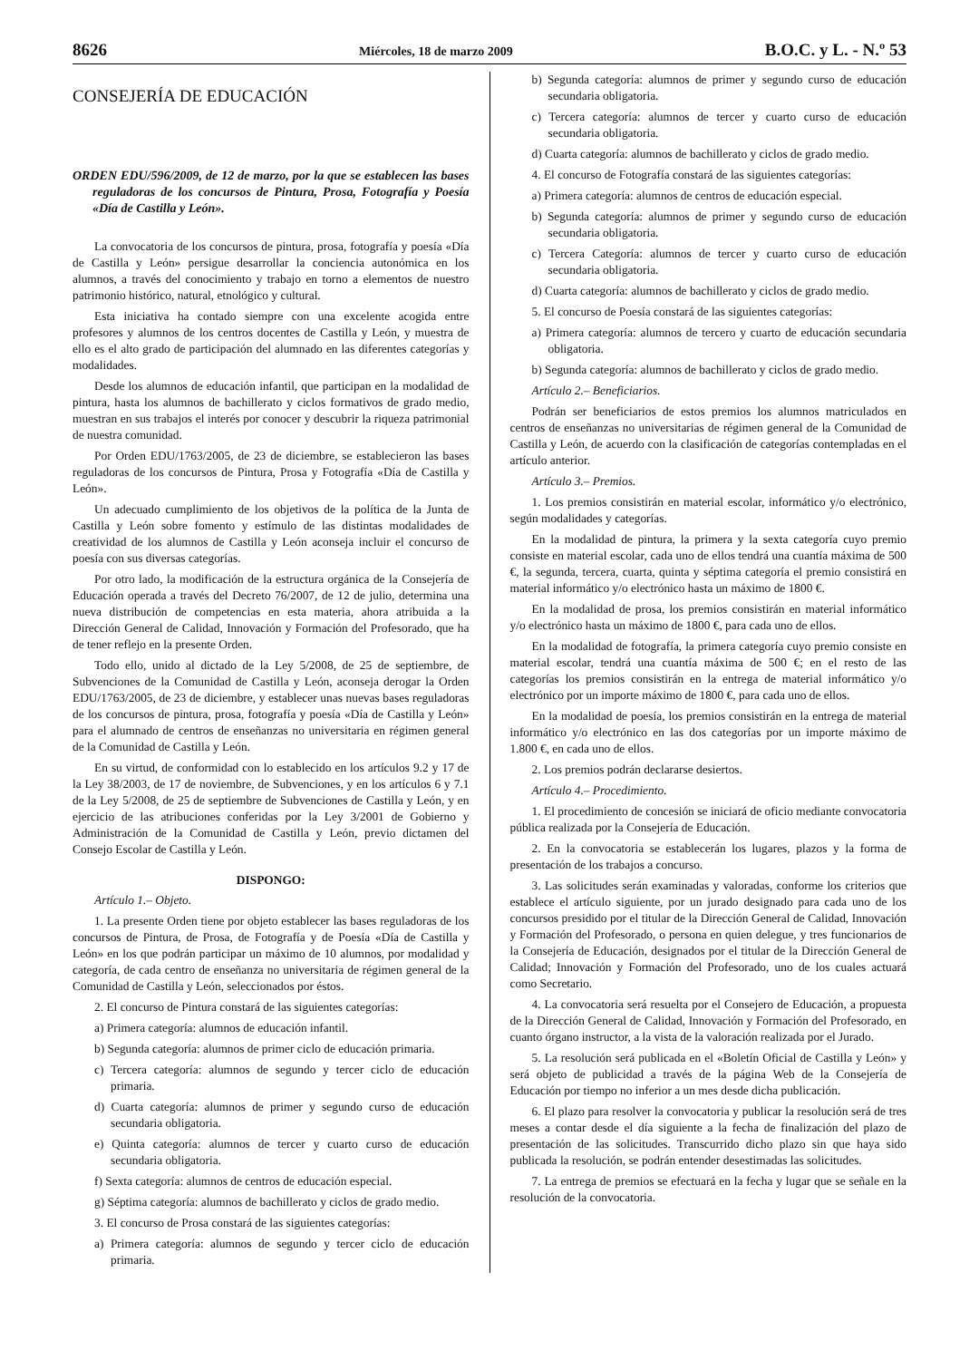8626 Miércoles, 18 de marzo 2009 B.O.C. y L. - N.º 53
CONSEJERÍA DE EDUCACIÓN
ORDEN EDU/596/2009, de 12 de marzo, por la que se establecen las bases reguladoras de los concursos de Pintura, Prosa, Fotografía y Poesía «Día de Castilla y León».
La convocatoria de los concursos de pintura, prosa, fotografía y poesía «Día de Castilla y León» persigue desarrollar la conciencia autonómica en los alumnos, a través del conocimiento y trabajo en torno a elementos de nuestro patrimonio histórico, natural, etnológico y cultural.
Esta iniciativa ha contado siempre con una excelente acogida entre profesores y alumnos de los centros docentes de Castilla y León, y muestra de ello es el alto grado de participación del alumnado en las diferentes categorías y modalidades.
Desde los alumnos de educación infantil, que participan en la modalidad de pintura, hasta los alumnos de bachillerato y ciclos formativos de grado medio, muestran en sus trabajos el interés por conocer y descubrir la riqueza patrimonial de nuestra comunidad.
Por Orden EDU/1763/2005, de 23 de diciembre, se establecieron las bases reguladoras de los concursos de Pintura, Prosa y Fotografía «Día de Castilla y León».
Un adecuado cumplimiento de los objetivos de la política de la Junta de Castilla y León sobre fomento y estímulo de las distintas modalidades de creatividad de los alumnos de Castilla y León aconseja incluir el concurso de poesía con sus diversas categorías.
Por otro lado, la modificación de la estructura orgánica de la Consejería de Educación operada a través del Decreto 76/2007, de 12 de julio, determina una nueva distribución de competencias en esta materia, ahora atribuida a la Dirección General de Calidad, Innovación y Formación del Profesorado, que ha de tener reflejo en la presente Orden.
Todo ello, unido al dictado de la Ley 5/2008, de 25 de septiembre, de Subvenciones de la Comunidad de Castilla y León, aconseja derogar la Orden EDU/1763/2005, de 23 de diciembre, y establecer unas nuevas bases reguladoras de los concursos de pintura, prosa, fotografía y poesía «Día de Castilla y León» para el alumnado de centros de enseñanzas no universitaria en régimen general de la Comunidad de Castilla y León.
En su virtud, de conformidad con lo establecido en los artículos 9.2 y 17 de la Ley 38/2003, de 17 de noviembre, de Subvenciones, y en los artículos 6 y 7.1 de la Ley 5/2008, de 25 de septiembre de Subvenciones de Castilla y León, y en ejercicio de las atribuciones conferidas por la Ley 3/2001 de Gobierno y Administración de la Comunidad de Castilla y León, previo dictamen del Consejo Escolar de Castilla y León.
DISPONGO:
Artículo 1.– Objeto.
1. La presente Orden tiene por objeto establecer las bases reguladoras de los concursos de Pintura, de Prosa, de Fotografía y de Poesía «Día de Castilla y León» en los que podrán participar un máximo de 10 alumnos, por modalidad y categoría, de cada centro de enseñanza no universitaria de régimen general de la Comunidad de Castilla y León, seleccionados por éstos.
2. El concurso de Pintura constará de las siguientes categorías:
a) Primera categoría: alumnos de educación infantil.
b) Segunda categoría: alumnos de primer ciclo de educación primaria.
c) Tercera categoría: alumnos de segundo y tercer ciclo de educación primaria.
d) Cuarta categoría: alumnos de primer y segundo curso de educación secundaria obligatoria.
e) Quinta categoría: alumnos de tercer y cuarto curso de educación secundaria obligatoria.
f) Sexta categoría: alumnos de centros de educación especial.
g) Séptima categoría: alumnos de bachillerato y ciclos de grado medio.
3. El concurso de Prosa constará de las siguientes categorías:
a) Primera categoría: alumnos de segundo y tercer ciclo de educación primaria.
b) Segunda categoría: alumnos de primer y segundo curso de educación secundaria obligatoria.
c) Tercera categoría: alumnos de tercer y cuarto curso de educación secundaria obligatoria.
d) Cuarta categoría: alumnos de bachillerato y ciclos de grado medio.
4. El concurso de Fotografía constará de las siguientes categorías:
a) Primera categoría: alumnos de centros de educación especial.
b) Segunda categoría: alumnos de primer y segundo curso de educación secundaria obligatoria.
c) Tercera Categoría: alumnos de tercer y cuarto curso de educación secundaria obligatoria.
d) Cuarta categoría: alumnos de bachillerato y ciclos de grado medio.
5. El concurso de Poesía constará de las siguientes categorías:
a) Primera categoría: alumnos de tercero y cuarto de educación secundaria obligatoria.
b) Segunda categoría: alumnos de bachillerato y ciclos de grado medio.
Artículo 2.– Beneficiarios.
Podrán ser beneficiarios de estos premios los alumnos matriculados en centros de enseñanzas no universitarias de régimen general de la Comunidad de Castilla y León, de acuerdo con la clasificación de categorías contempladas en el artículo anterior.
Artículo 3.– Premios.
1. Los premios consistirán en material escolar, informático y/o electrónico, según modalidades y categorías.
En la modalidad de pintura, la primera y la sexta categoría cuyo premio consiste en material escolar, cada uno de ellos tendrá una cuantía máxima de 500 €, la segunda, tercera, cuarta, quinta y séptima categoría el premio consistirá en material informático y/o electrónico hasta un máximo de 1800 €.
En la modalidad de prosa, los premios consistirán en material informático y/o electrónico hasta un máximo de 1800 €, para cada uno de ellos.
En la modalidad de fotografía, la primera categoría cuyo premio consiste en material escolar, tendrá una cuantía máxima de 500 €; en el resto de las categorías los premios consistirán en la entrega de material informático y/o electrónico por un importe máximo de 1800 €, para cada uno de ellos.
En la modalidad de poesía, los premios consistirán en la entrega de material informático y/o electrónico en las dos categorías por un importe máximo de 1.800 €, en cada uno de ellos.
2. Los premios podrán declararse desiertos.
Artículo 4.– Procedimiento.
1. El procedimiento de concesión se iniciará de oficio mediante convocatoria pública realizada por la Consejería de Educación.
2. En la convocatoria se establecerán los lugares, plazos y la forma de presentación de los trabajos a concurso.
3. Las solicitudes serán examinadas y valoradas, conforme los criterios que establece el artículo siguiente, por un jurado designado para cada uno de los concursos presidido por el titular de la Dirección General de Calidad, Innovación y Formación del Profesorado, o persona en quien delegue, y tres funcionarios de la Consejería de Educación, designados por el titular de la Dirección General de Calidad; Innovación y Formación del Profesorado, uno de los cuales actuará como Secretario.
4. La convocatoria será resuelta por el Consejero de Educación, a propuesta de la Dirección General de Calidad, Innovación y Formación del Profesorado, en cuanto órgano instructor, a la vista de la valoración realizada por el Jurado.
5. La resolución será publicada en el «Boletín Oficial de Castilla y León» y será objeto de publicidad a través de la página Web de la Consejería de Educación por tiempo no inferior a un mes desde dicha publicación.
6. El plazo para resolver la convocatoria y publicar la resolución será de tres meses a contar desde el día siguiente a la fecha de finalización del plazo de presentación de las solicitudes. Transcurrido dicho plazo sin que haya sido publicada la resolución, se podrán entender desestimadas las solicitudes.
7. La entrega de premios se efectuará en la fecha y lugar que se señale en la resolución de la convocatoria.